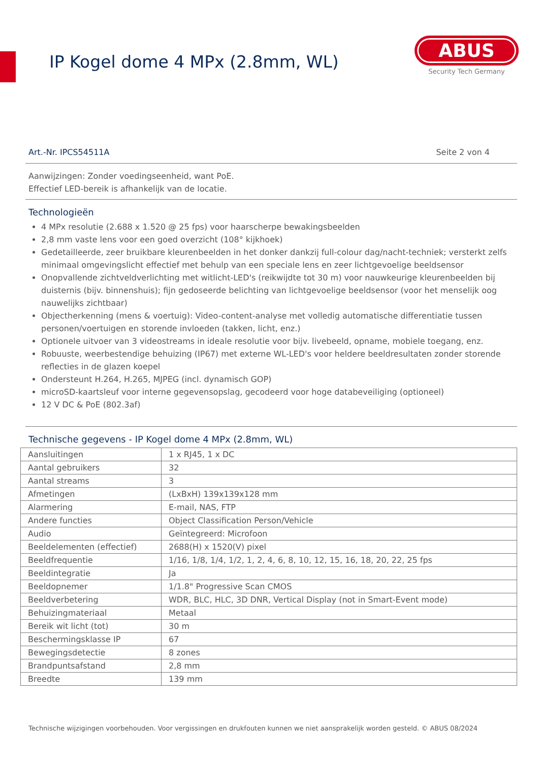IP Kogel dome 4 MPx (2.8mm, WL)
ABUS
Security Tech Germany
Art.-Nr. IPCS54511A Seite 2 von 4
Aanwijzingen: Zonder voedingseenheid, want PoE.
Effectief LED-bereik is afhankelijk van de locatie.
Technologieën
4 MPx resolutie (2.688 x 1.520 @ 25 fps) voor haarscherpe bewakingsbeelden
2,8 mm vaste lens voor een goed overzicht (108° kijkhoek)
Gedetailleerde, zeer bruikbare kleurenbeelden in het donker dankzij full-colour dag/nacht-techniek; versterkt zelfs minimaal omgevingslicht effectief met behulp van een speciale lens en zeer lichtgevoelige beeldsensor
Onopvallende zichtveldverlichting met witlicht-LED's (reikwijdte tot 30 m) voor nauwkeurige kleurenbeelden bij duisternis (bijv. binnenshuis); fijn gedoseerde belichting van lichtgevoelige beeldsensor (voor het menselijk oog nauwelijks zichtbaar)
Objectherkenning (mens & voertuig): Video-content-analyse met volledig automatische differentiatie tussen personen/voertuigen en storende invloeden (takken, licht, enz.)
Optionele uitvoer van 3 videostreams in ideale resolutie voor bijv. livebeeld, opname, mobiele toegang, enz.
Robuuste, weerbestendige behuizing (IP67) met externe WL-LED's voor heldere beeldresultaten zonder storende reflecties in de glazen koepel
Ondersteunt H.264, H.265, MJPEG (incl. dynamisch GOP)
microSD-kaartsleuf voor interne gegevensopslag, gecodeerd voor hoge databeveiliging (optioneel)
12 V DC & PoE (802.3af)
Technische gegevens - IP Kogel dome 4 MPx (2.8mm, WL)
| Aansluitingen | 1 x RJ45, 1 x DC |
| Aantal gebruikers | 32 |
| Aantal streams | 3 |
| Afmetingen | (LxBxH) 139x139x128 mm |
| Alarmering | E-mail, NAS, FTP |
| Andere functies | Object Classification Person/Vehicle |
| Audio | Geïntegreerd: Microfoon |
| Beeldelementen (effectief) | 2688(H) x 1520(V) pixel |
| Beeldfrequentie | 1/16, 1/8, 1/4, 1/2, 1, 2, 4, 6, 8, 10, 12, 15, 16, 18, 20, 22, 25 fps |
| Beeldintegratie | Ja |
| Beeldopnemer | 1/1.8" Progressive Scan CMOS |
| Beeldverbetering | WDR, BLC, HLC, 3D DNR, Vertical Display (not in Smart-Event mode) |
| Behuizingmateriaal | Metaal |
| Bereik wit licht (tot) | 30 m |
| Beschermingsklasse IP | 67 |
| Bewegingsdetectie | 8 zones |
| Brandpuntsafstand | 2,8 mm |
| Breedte | 139 mm |
Technische wijzigingen voorbehouden. Voor vergissingen en drukfouten kunnen we niet aansprakelijk worden gesteld. © ABUS 08/2024